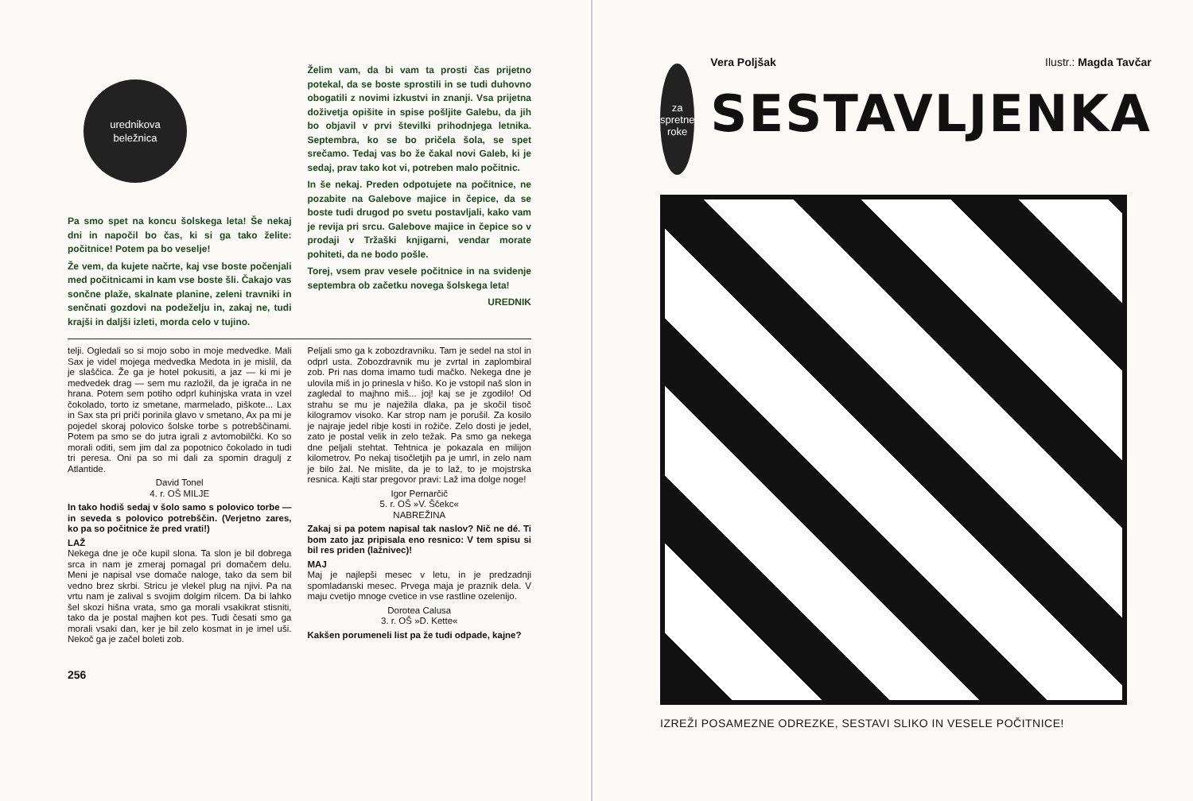urednikova
beležnica
Pa smo spet na koncu šolskega leta! Še nekaj dni in napočil bo čas, ki si ga tako želite: počitnice! Potem pa bo veselje!
Že vem, da kujete načrte, kaj vse boste počenjali med počitnicami in kam vse boste šli. Čakajo vas sončne plaže, skalnate planine, zeleni travniki in senčnati gozdovi na podeželju in, zakaj ne, tudi krajši in daljši izleti, morda celo v tujino.
Želim vam, da bi vam ta prosti čas prijetno potekal, da se boste sprostili in se tudi duhovno obogatili z novimi izkustvi in znanji. Vsa prijetna doživetja opišite in spise pošljite Galebu, da jih bo objavil v prvi številki prihodnjega letnika. Septembra, ko se bo pričela šola, se spet srečamo. Tedaj vas bo že čakal novi Galeb, ki je sedaj, prav tako kot vi, potreben malo počitnic.
In še nekaj. Preden odpotujete na počitnice, ne pozabite na Galebove majice in čepice, da se boste tudi drugod po svetu postavljali, kako vam je revija pri srcu. Galebove majice in čepice so v prodaji v Tržaški knjigarni, vendar morate pohiteti, da ne bodo pošle.
Torej, vsem prav vesele počitnice in na svidenje septembra ob začetku novega šolskega leta!
UREDNIK
telji. Ogledali so si mojo sobo in moje medvedke. Mali Sax je videl mojega medvedka Medota in je mislil, da je slaščica. Že ga je hotel pokusiti, a jaz — ki mi je medvedek drag — sem mu razložil, da je igrača in ne hrana. Potem sem potiho odprl kuhinjska vrata in vzel čokolado, torto iz smetane, marmelado, piškote... Lax in Sax sta pri priči porinila glavo v smetano, Ax pa mi je pojedel skoraj polovico šolske torbe s potrebščinami. Potem pa smo se do jutra igrali z avtomobilčki. Ko so morali oditi, sem jim dal za popotnico čokolado in tudi tri peresa. Oni pa so mi dali za spomin dragulj z Atlantide.
David Tonel
4. r. OŠ MILJE
In tako hodiš sedaj v šolo samo s polovico torbe — in seveda s polovico potrebščin. (Verjetno zares, ko pa so počitnice že pred vrati!)
LAŽ
Nekega dne je oče kupil slona. Ta slon je bil dobrega srca in nam je zmeraj pomagal pri domačem delu. Meni je napisal vse domače naloge, tako da sem bil vedno brez skrbi. Stricu je vlekel plug na njivi. Pa na vrtu nam je zalival s svojim dolgim rilcem. Da bi lahko šel skozi hišna vrata, smo ga morali vsakikrat stisniti, tako da je postal majhen kot pes. Tudi česati smo ga morali vsaki dan, ker je bil zelo kosmat in je imel uši. Nekoč ga je začel boleti zob.
Peljali smo ga k zobozdravniku. Tam je sedel na stol in odprl usta. Zobozdravnik mu je zvrtal in zaplombiral zob. Pri nas doma imamo tudi mačko. Nekega dne je ulovila miš in jo prinesla v hišo. Ko je vstopil naš slon in zagledal to majhno miš... joj! kaj se je zgodilo! Od strahu se mu je naježila dlaka, pa je skočil tisoč kilogramov visoko. Kar strop nam je porušil. Za kosilo je najraje jedel ribje kosti in rožiče. Zelo dosti je jedel, zato je postal velik in zelo težak. Pa smo ga nekega dne peljali stehtat. Tehtnica je pokazala en milijon kilometrov. Po nekaj tisočletjih pa je umrl, in zelo nam je bilo žal. Ne mislite, da je to laž, to je mojstrska resnica. Kajti star pregovor pravi: Laž ima dolge noge!
Igor Pernarčič
5. r. OŠ »V. Ščekc«
NABREŽINA
Zakaj si pa potem napisal tak naslov? Nič ne dé. Ti bom zato jaz pripisala eno resnico: V tem spisu si bil res priden (lažnivec)!
MAJ
Maj je najlepši mesec v letu, in je predzadnji spomladanski mesec. Prvega maja je praznik dela. V maju cvetijo mnoge cvetice in vse rastline ozelenijo.
Dorotea Calusa
3. r. OŠ »D. Kette«
Kakšen porumeneli list pa že tudi odpade, kajne?
256
za spretne
roke
Vera Poljšak Ilustr.: Magda Tavčar
SESTAVLJENKA
IZREŽI POSAMEZNE ODREZKE, SESTAVI SLIKO IN VESELE POČITNICE!